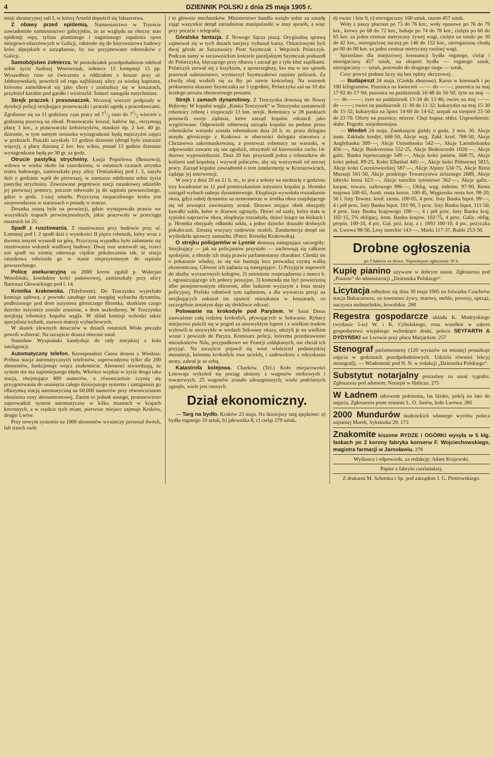4 DZIENNIK POLSKI z dnia 25 maja 1905 r.
misji skrutacyjnej sali I, w której Arnold dopuścił się fałszerstwa.
Z obawy przed epidemią. Namiestnictwo w Tryeście zawiadomiło namiestnictwo galicyjskie, że ze względu na obecny stan epidemji ospy, tyfusu plamistego i nagminnego zapalenia opon mózgowo-rdzeniowych w Galicji, odniosło się do kierownictwa budowy kolei alpejskich o zarządzenie, by nie przyjmowano robotników z Galicji.
Samobójstwo żołnierza. W poniedziałek przedpołudniem odebrał sobie życie Andrzej Wosowczuk, żołnierz 13 kompanji 15 pp. Wyszedłszy rano na ćwiczenia z oddziałem z koszar przy ul. Jabłonowskich, powrócił od rogu najbliższej ulicy za wiedzą kapitana, któremu zameldował się jako chory i znalazłszy się w koszarach, przyłożył karabin pod gardło i wystrzelił. Śmierć nastąpiła natychmiast.
Strejk praczek i prasowaczek. Wczoraj wieczór podpisały w dyrekcji policji strejkujące prasowaczki i praczki ugodę z pracodawcami. Zgodzono się na 11 godzinny czas pracy od 71/2 rano do 71/2 wieczór z godzinną przerwą na obiad. Prasowaczki koszul, haftów itp., otrzymują płacę 3 kor., a prasowaczki kołnierzyków, mankiet itp. 2 kor. 40 gr. dziennie, w tym samym stosunku wynagradzani będą mężczyźni zajęci w pralniach. Praczki uzyskały 13 godzin dziennie (dotąd było znacznie więcej), a płacę dzienną 2 kor. bez wiktu, ponad 13 godzin dziennie wynagradzane będą po 30 gr. za godz.
Otrucie pastylką strychniny. Łucja Popielowa (Benzowa), wdowa w wieku około lat czterdziestu, w ostatnich czasach artystka teatru ludowego, zamieszkała przy ulicy Ormiańskiej pod l. 3, zażyła dziś o godzinie wpół do pierwszej, w zamiarze odebrania sobie życia pastylkę strychniny. Zawezwane pogotowie stacji ratunkowej udzieliło jej pierwszej pomocy, poczem odwiozło ją do szpitala powszechnego, gdzie o godz. 1-szej zmarła. Przyczyną rozpaczliwego kroku jest niepowodzenie w staraniach o posadę w teatrze.
Denatka znaną była na prowincji, gdzie występowała prawie we wszystkich trupach prowincjonalnych, jakie pracowały w przeciągu ostatnich lat 25.
Spadł z rusztowania. Z rusztowania przy budowie przy ul. Łamanej pod l. 2 spadł dziś z wysokości II piętra robotnik, który wraz z dwoma innymi wyszedł na górę. Przyczyną wypadku było załamanie się rusztowania wskutek wadliwej budowy. Dwaj inni uratowali się, trzeci zaś spadł na ziemię odnosząc ciężkie pokaleczenia tak, iż stacja ratunkowa odwiozła go w stanie nieprzytomnym do szpitala powszechnego.
Policę asekuracyjną na 2000 koron zgubił p. Walerjan Wesoliński, konduktor kolei państwowej, zamieszkały przy ulicy Bartosza Głowackiego pod l. 14.
Kronika krakowska. (Telefonem). Do Tenczynka wyjechała komisja sądowa, z powodu zaszłego tam onegdaj wybuchu dynamitu, podłożonego pod dom inżyniera górniczego Hromka, skutkiem czego dziecko inżyniera zostało zranione, a dom uszkodzony. W Tenczynku strejkują robotnicy kopalni węgla. W skład komisji wchodzi także specjalista technik, znawca materji wybuchowych.
W skutek ulewnych deszczów w dniach ostatnich Wisła poczęła powoli wzbierać. Na szczęście deszcz obecnie ustał.
Stanisław Wyspiański kandyduje do rady miejskiej z koła inteligencji.
Automatyczny telefon. Korespondent Czasu donosi z Wiednia: Próbna stacja automatycznych telefonów, zaprowadzona tylko dla 200 abonentów, funkcjonuje wręcz znakomicie. Abonenci stwierdzają, że system nie ma najmniejszego błędu. Wkrótce wejdzie w życie druga taka stacja, obejmująca 400 numerów, a równocześnie czynią się przygotowania do usunięcia całego dzisiejszego systemu i zastąpienia go olbrzymią stacją automatyczną na 60.000 numerów przy równoczesnem obniżeniu ceny abonamentowej. Zanim to jednak nastąpi, postanowiono zaprowadzić system automatyczny w kilku miastach w krajach koronnych, a w rzędzie tych miast, pierwsze miejsce zajmuje Kraków, drugie Lwów.
Przy nowym systemie na 1000 abonentów wystarczy personal dwóch, lub trzech osób
i to głównie mechaników. Ministerstwo handlu wzięło sobie za zasadę zająć wszystkie dotąd zatrudnione manipulantki w inny sposób, a więc przy poczcie i telegrafie.
Góralska fantazja. Z Nowego Sącza piszą: Oryginalną sprawą zajmował się w tych dniach tutejszy trybunał karny. Oskarżonymi byli dwaj górale ze Szczawnicy Piotr Szymczak i Wojciech Polarczyk. Podczas sumy w szczawnickim kościele parafjalnym Szymczak podszedł do Polarczyka, klęczącego przy ołtarzu i zaczął go z tyłu kłuć szpilkami. Polarczyk zerwał się z krzykiem, a spostrzegłszy, kto mu w ten sposób przerwał nabożeństwo, wymierzył Szymczakowi rzęsisty policzek. Za chwilę obaj wodzili się za łby po nawie kościelnej. Na wniosek prokuratora skazano Szymczaka na 3 tygodnie, Polarczyka zaś na 10 dni ścisłego aresztu obostrzonego postami.
Strejk i zamach dynamitowy. Z Tenczynka donoszą do Nowej Reformy: W kopalni węgla „Kmita Tenczynek“ w Tenczynku zastanowili robotnicy robotę i rozpoczęli 13 bm. strejk. Robotnicy w 28 punktach postawili swoje żądania, które zarząd kopalni odrzucił jako wygórowane. Odpowiedź odmowną zarządu kopalni na podane przez robotników warunki została robotnikom dnia 20 b. m. przez delegata urzędu górniczego z Krakowa w obecności delegata starostwa z Chrzanowa zakomunikowaną, a ponieważ robotnicy na warunki, w odpowiedzi zawarte się nie zgodzili, otrzymali od kierownika ruchu 14-dniowe wypowiedzenie. Dnia 20 bm. przyszedł jeden z robotników do kotlarni nad kopalnią i wzywał palaczów, aby się wstrzymali od nocnej pracy. Zarząd kopalni zawiadomił o tem żandarmerję w Krzeszowicach, żądając jej interwencji.
W nocy z dnia 20 na 21 b. m., to jest z soboty na niedzielę o godzinie trzy kwadranse na 11 pod pomieszkaniem inżyniera kopalni p. Hromka nastąpił wybuch naboju dynamitowego. Eksplozja wywołała rozsadzenie okna, gdyż nabój dynamitu na termometrze w środku okna znajdującego się od zewnątrz zawieszony został. Drzewo stojące obok obsypały kawałki szkła, które w drzewie ugrzęzły. Drzwi od szafy, która stała w sypialni naprzeciw okna, eksplozja rozsadziła, dzieci leżące na łóżkach i p. Hromka obsypały odłamki szkła, a jedno dziecko doznało drobnych pokaleczeń. Zresztą wszyscy cudownie ocaleli. Żandarmerja dotąd nie wyśledziła sprawcy zamachu. (Patrz: Kronikę Krakowską).
O strejku policjantów w Lyonie donoszą następujące szczegóły: Strejkujący — jak na policjantów przystało — zachowują się całkiem spokojnie, a obrady ich mają prawie parlamentarny charakter. Chodzi im o pokazanie władzy, że się nie buntują lecz prowadzą czystą walkę ekonomiczną. Główne ich żądania są następujące: 1) Przyjęcie napowrót do służby wyrzuconych kolegów, 2) zniesienie rozprządzenia z marca b. r. ograniczającego ich pobory pensyjne, 3) komenda ma być powierzoną albo pensjonowanym oficerom, albo ludziom wyższym z łona straży policyjnej. Prefekt odmówił tym żądaniom, a dla wywarcia presji na strejkujących nakazał im opuścić mieszkania w koszarach, co szczególnie żonatym daje się dotkliwie odczuć.
Polowanie na krokodyle pod Paryżem. W Saint Denis zauważono całą rodzinę krokodyli, pływających w Sekwanie. Rybacy miejscowi puścili się w pogoń za niezwykłym łupem i z wielkim trudem wyłowili te niezwykłe w wodach Sekwany okazy, ułożyli je na wielkim wozie i powieźli do Paryża. Komisarz policji, któremu przedstawiono mieszkańców Nilu, przypadkowo we Francji zabłąkanych, nie chciał ich przyjąć. Na szczęście pojawił się wnet właściciel podmiejskiej menażerji, któremu krokodyle owe uciekły, i zadowolony z odzyskania straty, zabrał je ze sobą.
Katastrofa kolejowa. Charków. (Tel.) Koło miejscowości Lotowaja wykoleił się pociąg złożony z wagonów osobowych i towarowych. 25 wagonów zostało zdruzgotanych; wielu podróżnych zginęło, wiele jest rannych.
Dział ekonomiczny.
— Targ na bydło. Kraków 23 maja. Na dzisiejszy targ spędzono: a) bydła rogatego 10 sztuk, b) jałownika 8, c) cieląt 279 sztuk,
d) owiec i kóz 0, e) nierogacizny 160 sztuk, razem 457 sztuk.
Woły z paszy płacono po 73 do 76 kor., woły opasowe po 76 do 79 kor., krowy po 68 do 72 kor., buhaje po 74 do 78 kor., cielęta po 60 do 65 kor. za jeden centnar metryczny żywej wagi, cielęta na sztuki po 30 do 42 kor., nierogaciznę tuczną po 146 do 152 kor., nierogaciznę chudą po 00 do 00 kor. za jeden centnar metryczny rzeźnej wagi.
Sprzedano dla miejscowej konsumcji bydła rogatego, cieląt i nierogacizny 457 sztuk, na eksport bydła — rogatego sztuk, nierogacizny — sztuk, pozostało do drugiego targu — sztuk.
Ceny powyż podane liczy się bez opłaty akcyzowej.
— Budapeszt 24 maja. (Giełda zbożowa). Kursa w koronach i po 100 kilogramów. Pszenica na kwiecień —·— do —·—; pszenica na maj 17·92 do 17·94; pszenica na październik 16·48 do 16·50; żyto na maj —·— do —·—; żyto na październik 13·34 do 13·46; owies na maj —·— do —·—; owies na październik 11·30 do 11·32; kukurydza na maj 15·30 do 15·32; kukurydza na lipiec 14·60 do 14·62; rzepak na sierpień 23·50 do 23·70. Oferty na pszenicę: mierne. Chęć kupna: słaba. Usposobienie: słabe. Pogoda: niejednostajna.
— Wiedeń 24 maja. Zamknięcie giełdy o godz. 2 min. 30. Akcje austr. Zakładu kredyt. 668·50, Akcje węg. Zakł. kred. 788·50, Akcje Anglobanku 309·—, Akcje Unionbanku 542·—, Akcje Laenderbanku 456·—, Akcje Bankvereinu 552·25, Akcje Bodencredit 1026·—, Akcje galic. Banku hipotecznego 549·—, Akcje kolei państw. 668·75, Akcje kolei połud. 89·25, Kolei Elbethal 445·—, Akcje kolei Północnej 5815, Akcje kolei Czerniowieckiej 587·—, Akcje Alpiny 534·75, Akcje Rima Muranji 561·50, Akcje praskiego Towarzystwa żelaznego 2689, Akcje fabryki broni 623·—, Akcje tureckie tytoniowe 362·—, Akcje galic.-karpac. towarz. naftowego 996·—, Oblig. węg. indemn. 97·90, Renta majowa 100·65, Austr. renta koron. 100·45, Węgierska renta kor. 98·20, 56 l. listy Towarz. kred. ziems. 100·05, 4 proc. listy Banku hipot. 99·—, 4 i pół proc. listy Banku hipot. 101·90, 5 proc. listy Banku hipot. 111·50, 4 proc. listy Banku krajowego 100·—, 4 i pół proc. listy Banku kraj. 102·15, 5% obligacj. kom. Banku krajow. 102·75, 4 proc. Galic. oblig. propin. 100·10, 4 prc. Gal. poż. kraj. z r. 1893 100·10, 4 prc. pożyczka m. Lwowa 98·50, Losy tureckie 143·—, Marki 117·37, Ruble 253·50.
Drobne ogłoszenia
po 3 halerze za słowo. Najmniejsze ogłoszenie 30 h.
Kupię pianino używane w dobrym stanie. Zgłoszenia pod „Pianino“ do administracji „Dziennika Polskiego“.
Licytacja odbędzie się dnia 30 maja 1905 na folwarku Czachrów stacja Bukaczowce, na inwentarz żywy, martwy, meble, powozy, uprząż, naczynia stelmachskie, kowalskie. 280
Regestra gospodarcze układu K. Madeyskiego (wydanie 5-te) W. i K. Cybulskiego, oraz wszelkie w zakres gospodarstwa wiejskiego wchodzące druki, poleca SEYFARTH & DYDYŃSKI we Lwowie przy placu Marjackim. 257
Stenograf parlamentarny (120 wyrazów na minutę) poszukuje zajęcia w godzinach przedpołudniowych. Udziela również lekcyj stenografji. — Wiadomość pod N. N. w redakcji „Dziennika Polskiego“.
Substytut notarjalny potrzebny na sześć tygodni. Zgłoszenia pod adresem: Notarjat w Haliczu. 275
W Ładnem zdrowem położeniu, las blisko, pokój na lato do najęcia. Zgłoszenia poste restante L. O. Janów, koło Lwowa. 285
2000 Mundurów studenckich własnego wyrobu poleca najtaniej Marek, Sykstuska 29. 173
Znakomite kiszone RYDZE i OGÓRKI wysyła w 5 klg. faskach po 2 korony fabryka konserw F. Wojciechowskiego, magistra farmacji w Jarosławiu. 278
Wydawca i odpowiedz. za redakcję: Adam Krajewski.
Papier z fabryki czerlańskiej.
Z drukarni M. Schmitta i Sp. pod zarządem J. G. Piotrowskiego.